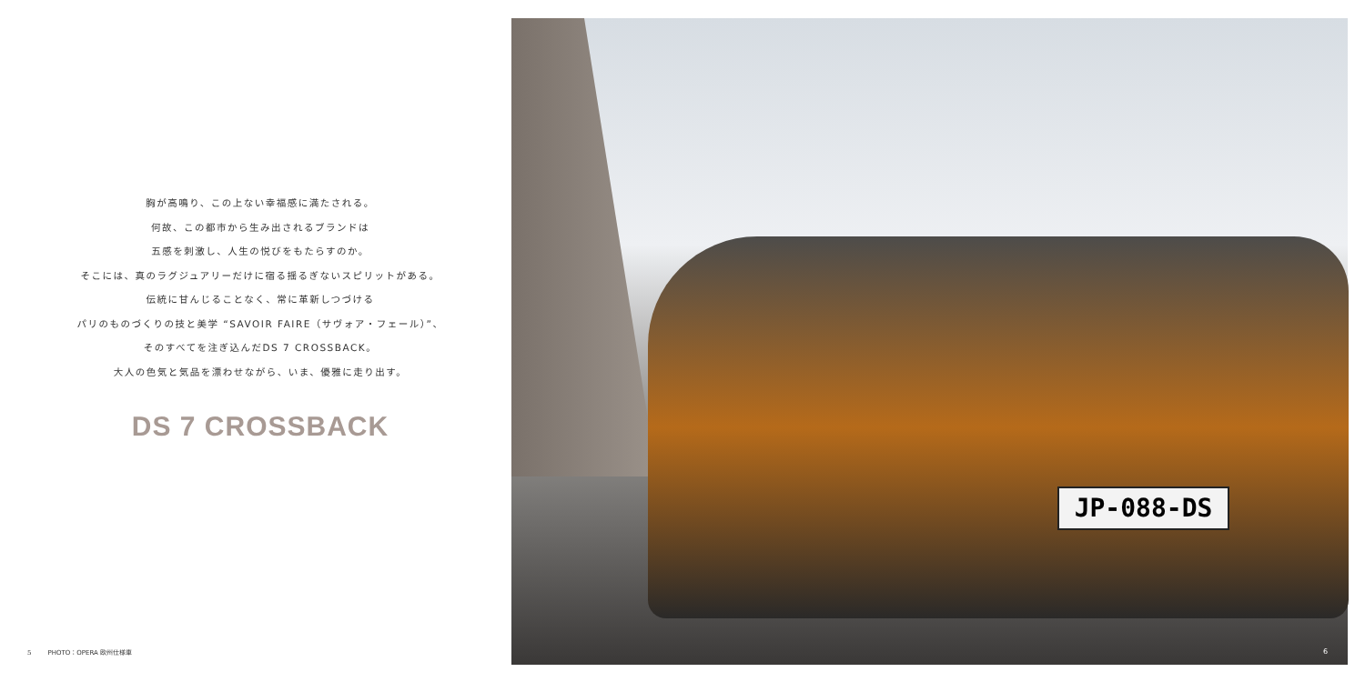胸が高鳴り、この上ない幸福感に満たされる。
何故、この都市から生み出されるブランドは
五感を刺激し、人生の悦びをもたらすのか。
そこには、真のラグジュアリーだけに宿る揺るぎないスピリットがある。
伝統に甘んじることなく、常に革新しつづける
パリのものづくりの技と美学 “SAVOIR FAIRE（サヴォア・フェール）”、
そのすべてを注ぎ込んだDS 7 CROSSBACK。
大人の色気と気品を漂わせながら、いま、優雅に走り出す。
DS 7 CROSSBACK
5 PHOTO：OPERA 欧州仕様車
JP-088-DS
6